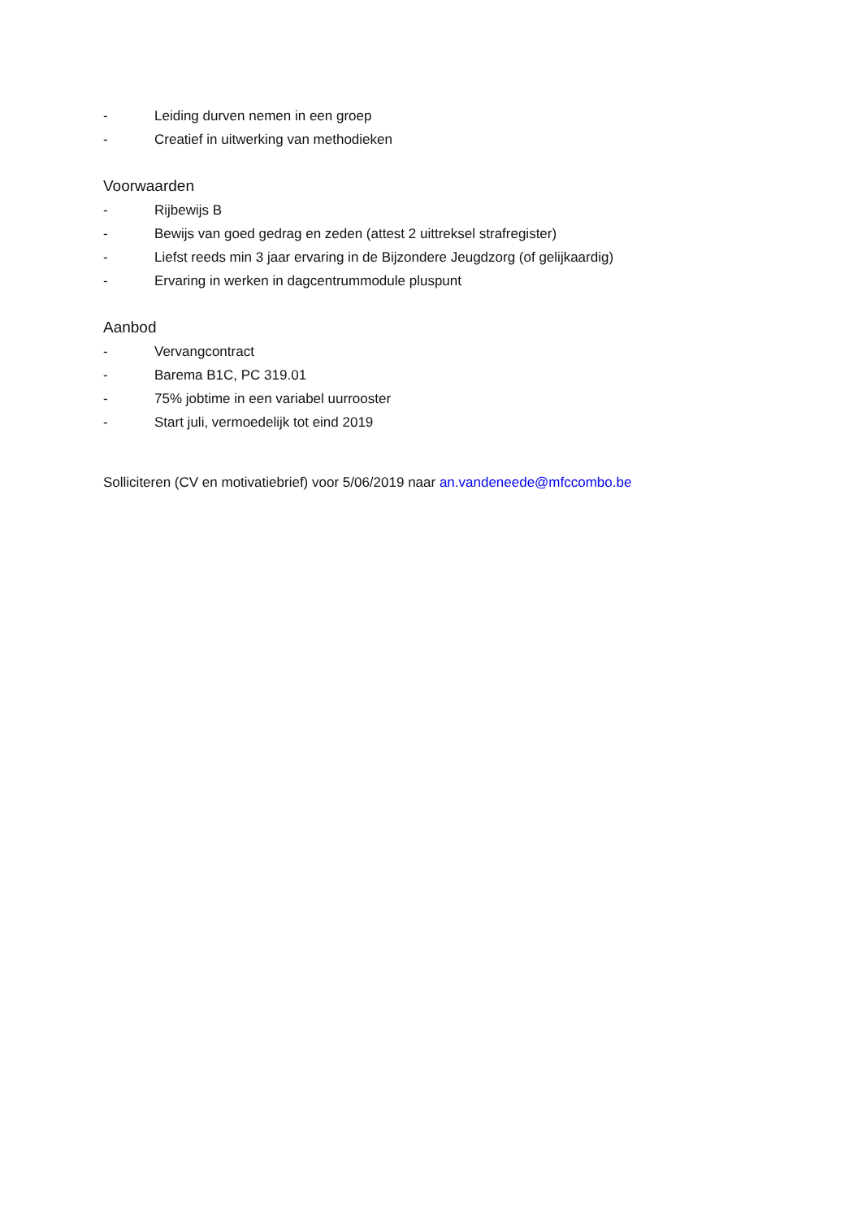- Leiding durven nemen in een groep
- Creatief in uitwerking van methodieken
Voorwaarden
- Rijbewijs B
- Bewijs van goed gedrag en zeden (attest 2 uittreksel strafregister)
- Liefst reeds min 3 jaar ervaring in de Bijzondere Jeugdzorg (of gelijkaardig)
- Ervaring in werken in dagcentrummodule pluspunt
Aanbod
- Vervangcontract
- Barema B1C, PC 319.01
- 75% jobtime in een variabel uurrooster
- Start juli, vermoedelijk tot eind 2019
Solliciteren (CV en motivatiebrief) voor 5/06/2019 naar an.vandeneede@mfccombo.be